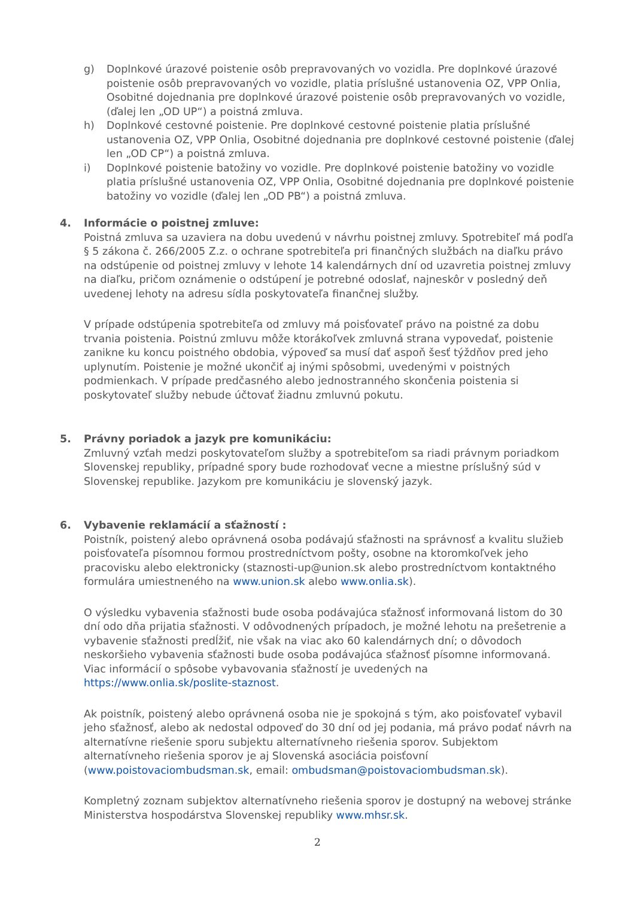g) Doplnkové úrazové poistenie osôb prepravovaných vo vozidla. Pre doplnkové úrazové poistenie osôb prepravovaných vo vozidle, platia príslušné ustanovenia OZ, VPP Onlia, Osobitné dojednania pre doplnkové úrazové poistenie osôb prepravovaných vo vozidle, (ďalej len „OD UP“) a poistná zmluva.
h) Doplnkové cestovné poistenie. Pre doplnkové cestovné poistenie platia príslušné ustanovenia OZ, VPP Onlia, Osobitné dojednania pre doplnkové cestovné poistenie (ďalej len „OD CP“) a poistná zmluva.
i) Doplnkové poistenie batožiny vo vozidle. Pre doplnkové poistenie batožiny vo vozidle platia príslušné ustanovenia OZ, VPP Onlia, Osobitné dojednania pre doplnkové poistenie batožiny vo vozidle (ďalej len „OD PB“) a poistná zmluva.
4. Informácie o poistnej zmluve:
Poistná zmluva sa uzaviera na dobu uvedenú v návrhu poistnej zmluvy. Spotrebiteľ má podľa § 5 zákona č. 266/2005 Z.z. o ochrane spotrebiteľa pri finančných službách na diaľku právo na odstúpenie od poistnej zmluvy v lehote 14 kalendárnych dní od uzavretia poistnej zmluvy na diaľku, pričom oznámenie o odstúpení je potrebné odoslať, najneskôr v posledný deň uvedenej lehoty na adresu sídla poskytovateľa finančnej služby.
V prípade odstúpenia spotrebiteľa od zmluvy má poisťovateľ právo na poistné za dobu trvania poistenia. Poistnú zmluvu môže ktorákoľvek zmluvná strana vypovedať, poistenie zanikne ku koncu poistného obdobia, výpoveď sa musí dať aspoň šesť týždňov pred jeho uplynutím. Poistenie je možné ukončiť aj inými spôsobmi, uvedenými v poistných podmienkach. V prípade predčasného alebo jednostranného skončenia poistenia si poskytovateľ služby nebude účtovať žiadnu zmluvnú pokutu.
5. Právny poriadok a jazyk pre komunikáciu:
Zmluvný vzťah medzi poskytovateľom služby a spotrebiteľom sa riadi právnym poriadkom Slovenskej republiky, prípadné spory bude rozhodovať vecne a miestne príslušný súd v Slovenskej republike. Jazykom pre komunikáciu je slovenský jazyk.
6. Vybavenie reklamácií a sťažností :
Poistník, poistený alebo oprávnená osoba podávajú sťažnosti na správnosť a kvalitu služieb poisťovateľa písomnou formou prostredníctvom pošty, osobne na ktoromkoľvek jeho pracovisku alebo elektronicky (staznosti-up@union.sk alebo prostredníctvom kontaktného formulára umiestneného na www.union.sk alebo www.onlia.sk).
O výsledku vybavenia sťažnosti bude osoba podávajúca sťažnosť informovaná listom do 30 dní odo dňa prijatia sťažnosti. V odôvodnených prípadoch, je možné lehotu na prešetrenie a vybavenie sťažnosti predĺžiť, nie však na viac ako 60 kalendárnych dní; o dôvodoch neskoršieho vybavenia sťažnosti bude osoba podávajúca sťažnosť písomne informovaná. Viac informácií o spôsobe vybavovania sťažností je uvedených na https://www.onlia.sk/poslite-staznost.
Ak poistník, poistený alebo oprávnená osoba nie je spokojná s tým, ako poisťovateľ vybavil jeho sťažnosť, alebo ak nedostal odpoveď do 30 dní od jej podania, má právo podať návrh na alternatívne riešenie sporu subjektu alternatívneho riešenia sporov. Subjektom alternatívneho riešenia sporov je aj Slovenská asociácia poisťovní (www.poistovaciombudsman.sk, email: ombudsman@poistovaciombudsman.sk).
Kompletný zoznam subjektov alternatívneho riešenia sporov je dostupný na webovej stránke Ministerstva hospodárstva Slovenskej republiky www.mhsr.sk.
2